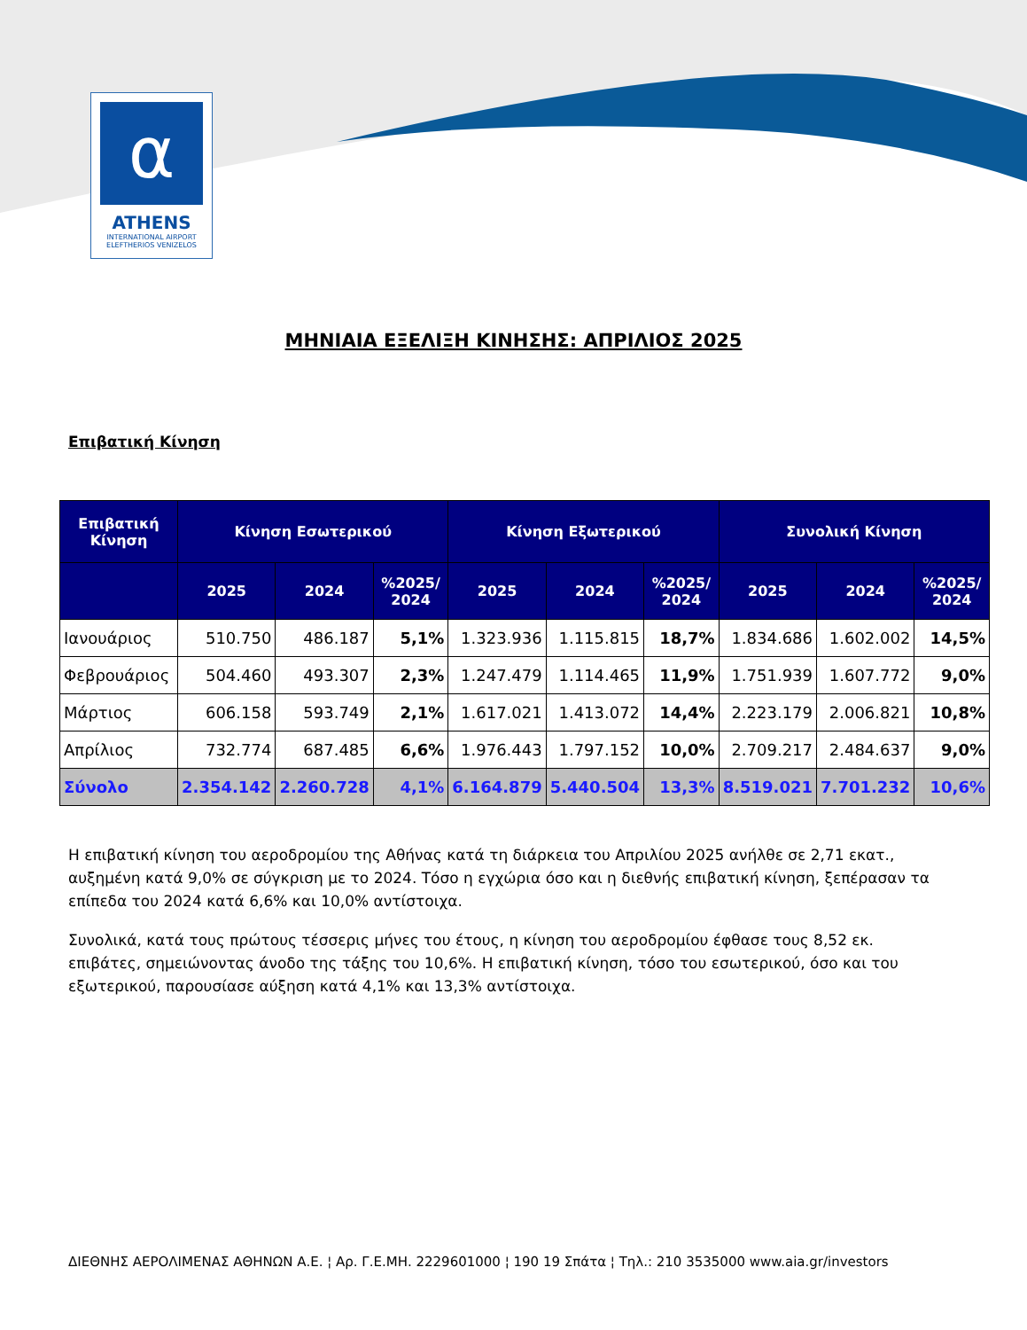α
ATHENS
INTERNATIONAL AIRPORT
ELEFTHERIOS VENIZELOS
ΜΗΝΙΑΙΑ ΕΞΕΛΙΞΗ ΚΙΝΗΣΗΣ: ΑΠΡΙΛΙΟΣ 2025
Επιβατική Κίνηση
| Επιβατική Κίνηση | Κίνηση Εσωτερικού | | | Κίνηση Εξωτερικού | | | Συνολική Κίνηση | | |
| --- | --- | --- | --- | --- | --- | --- | --- | --- | --- |
| | 2025 | 2024 | %2025/ 2024 | 2025 | 2024 | %2025/ 2024 | 2025 | 2024 | %2025/ 2024 |
| Ιανουάριος | 510.750 | 486.187 | 5,1% | 1.323.936 | 1.115.815 | 18,7% | 1.834.686 | 1.602.002 | 14,5% |
| Φεβρουάριος | 504.460 | 493.307 | 2,3% | 1.247.479 | 1.114.465 | 11,9% | 1.751.939 | 1.607.772 | 9,0% |
| Μάρτιος | 606.158 | 593.749 | 2,1% | 1.617.021 | 1.413.072 | 14,4% | 2.223.179 | 2.006.821 | 10,8% |
| Απρίλιος | 732.774 | 687.485 | 6,6% | 1.976.443 | 1.797.152 | 10,0% | 2.709.217 | 2.484.637 | 9,0% |
| Σύνολο | 2.354.142 | 2.260.728 | 4,1% | 6.164.879 | 5.440.504 | 13,3% | 8.519.021 | 7.701.232 | 10,6% |
Η επιβατική κίνηση του αεροδρομίου της Αθήνας κατά τη διάρκεια του Απριλίου 2025 ανήλθε σε 2,71 εκατ., αυξημένη κατά 9,0% σε σύγκριση με το 2024. Τόσο η εγχώρια όσο και η διεθνής επιβατική κίνηση, ξεπέρασαν τα επίπεδα του 2024 κατά 6,6% και 10,0% αντίστοιχα.
Συνολικά, κατά τους πρώτους τέσσερις μήνες του έτους, η κίνηση του αεροδρομίου έφθασε τους 8,52 εκ. επιβάτες, σημειώνοντας άνοδο της τάξης του 10,6%. Η επιβατική κίνηση, τόσο του εσωτερικού, όσο και του εξωτερικού, παρουσίασε αύξηση κατά 4,1% και 13,3% αντίστοιχα.
ΔΙΕΘΝΗΣ ΑΕΡΟΛΙΜΕΝΑΣ ΑΘΗΝΩΝ Α.Ε. ¦ Αρ. Γ.Ε.ΜΗ. 2229601000 ¦ 190 19 Σπάτα ¦ Τηλ.: 210 3535000 www.aia.gr/investors